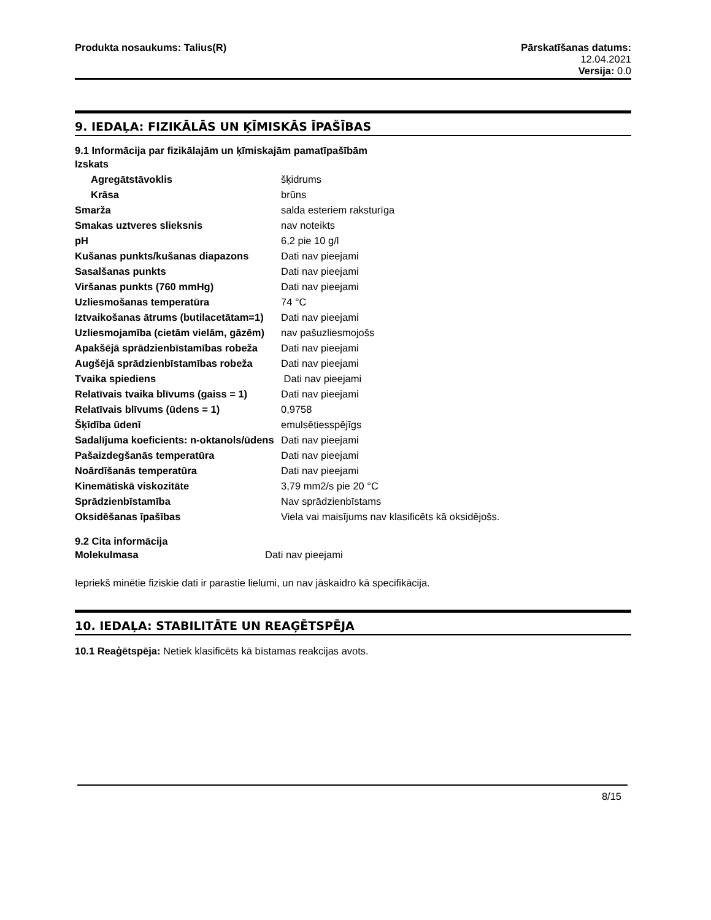Produkta nosaukums: Talius(R) Pārskatīšanas datums:
12.04.2021
Versija: 0.0
9. IEDAĻA: FIZIKĀLĀS UN ĶĪMISKĀS ĪPAŠĪBAS
9.1 Informācija par fizikālajām un ķīmiskajām pamatīpašībām
| Izskats | |
| Agregātstāvoklis | šķidrums |
| Krāsa | brūns |
| Smarža | salda esteriem raksturīga |
| Smakas uztveres slieksnis | nav noteikts |
| pH | 6,2 pie 10 g/l |
| Kušanas punkts/kušanas diapazons | Dati nav pieejami |
| Sasalšanas punkts | Dati nav pieejami |
| Viršanas punkts (760 mmHg) | Dati nav pieejami |
| Uzliesmošanas temperatūra | 74 °C |
| Iztvaikošanas ātrums (butilacetātam=1) | Dati nav pieejami |
| Uzliesmojamība (cietām vielām, gāzēm) | nav pašuzliesmojošs |
| Apakšējā sprādzienbīstamības robeža | Dati nav pieejami |
| Augšējā sprādzienbīstamības robeža | Dati nav pieejami |
| Tvaika spiediens | Dati nav pieejami |
| Relatīvais tvaika blīvums (gaiss = 1) | Dati nav pieejami |
| Relatīvais blīvums (ūdens = 1) | 0,9758 |
| Šķīdība ūdenī | emulsētiesspējīgs |
| Sadalījuma koeficients: n-oktanols/ūdens | Dati nav pieejami |
| Pašaizdegšanās temperatūra | Dati nav pieejami |
| Noārdīšanās temperatūra | Dati nav pieejami |
| Kinemātiskā viskozitāte | 3,79 mm2/s pie 20 °C |
| Sprādzienbīstamība | Nav sprādzienbīstams |
| Oksidēšanas īpašības | Viela vai maisījums nav klasificēts kā oksidējošs. |
9.2 Cita informācija
| Molekulmasa | Dati nav pieejami |
Iepriekš minētie fiziskie dati ir parastie lielumi, un nav jāskaidro kā specifikācija.
10. IEDAĻA: STABILITĀTE UN REAĢĒTSPĒJA
10.1 Reaģētspēja: Netiek klasificēts kā bīstamas reakcijas avots.
8/15